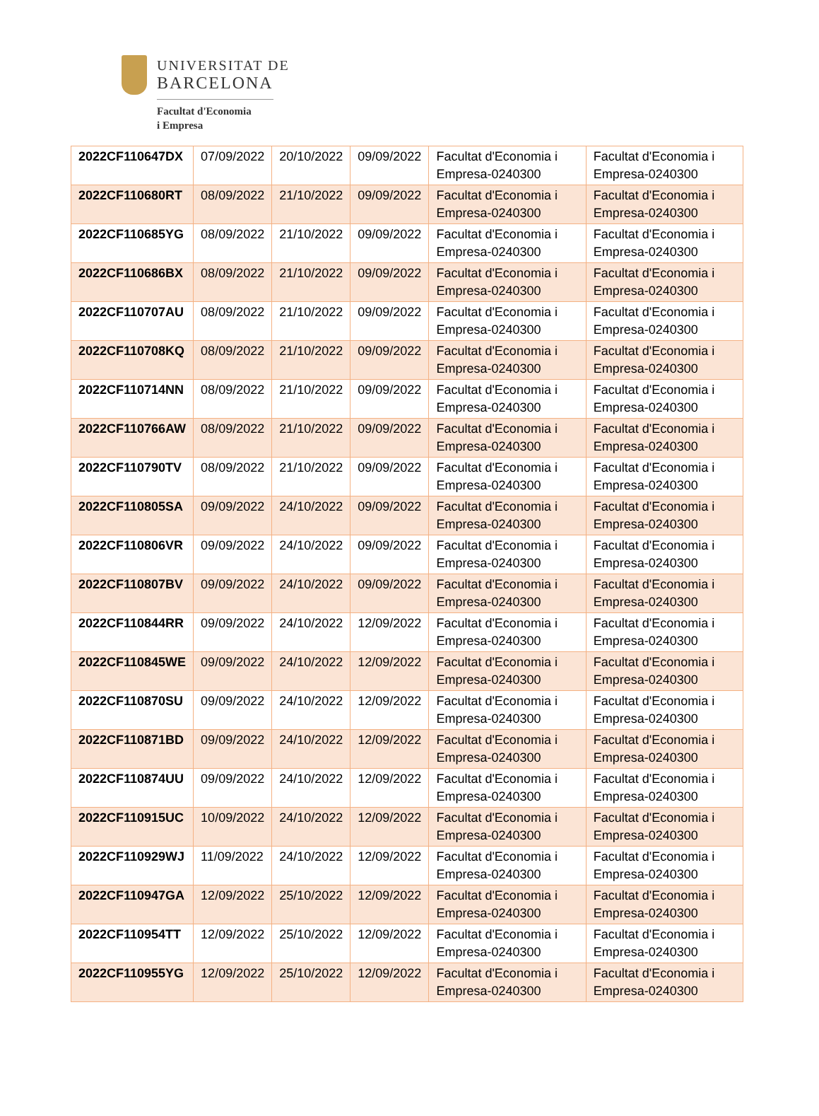UNIVERSITAT DE
BARCELONA
Facultat d'Economia
i Empresa
| 2022CF110647DX | 07/09/2022 | 20/10/2022 | 09/09/2022 | Facultat d'Economia i Empresa-0240300 | Facultat d'Economia i Empresa-0240300 |
| 2022CF110680RT | 08/09/2022 | 21/10/2022 | 09/09/2022 | Facultat d'Economia i Empresa-0240300 | Facultat d'Economia i Empresa-0240300 |
| 2022CF110685YG | 08/09/2022 | 21/10/2022 | 09/09/2022 | Facultat d'Economia i Empresa-0240300 | Facultat d'Economia i Empresa-0240300 |
| 2022CF110686BX | 08/09/2022 | 21/10/2022 | 09/09/2022 | Facultat d'Economia i Empresa-0240300 | Facultat d'Economia i Empresa-0240300 |
| 2022CF110707AU | 08/09/2022 | 21/10/2022 | 09/09/2022 | Facultat d'Economia i Empresa-0240300 | Facultat d'Economia i Empresa-0240300 |
| 2022CF110708KQ | 08/09/2022 | 21/10/2022 | 09/09/2022 | Facultat d'Economia i Empresa-0240300 | Facultat d'Economia i Empresa-0240300 |
| 2022CF110714NN | 08/09/2022 | 21/10/2022 | 09/09/2022 | Facultat d'Economia i Empresa-0240300 | Facultat d'Economia i Empresa-0240300 |
| 2022CF110766AW | 08/09/2022 | 21/10/2022 | 09/09/2022 | Facultat d'Economia i Empresa-0240300 | Facultat d'Economia i Empresa-0240300 |
| 2022CF110790TV | 08/09/2022 | 21/10/2022 | 09/09/2022 | Facultat d'Economia i Empresa-0240300 | Facultat d'Economia i Empresa-0240300 |
| 2022CF110805SA | 09/09/2022 | 24/10/2022 | 09/09/2022 | Facultat d'Economia i Empresa-0240300 | Facultat d'Economia i Empresa-0240300 |
| 2022CF110806VR | 09/09/2022 | 24/10/2022 | 09/09/2022 | Facultat d'Economia i Empresa-0240300 | Facultat d'Economia i Empresa-0240300 |
| 2022CF110807BV | 09/09/2022 | 24/10/2022 | 09/09/2022 | Facultat d'Economia i Empresa-0240300 | Facultat d'Economia i Empresa-0240300 |
| 2022CF110844RR | 09/09/2022 | 24/10/2022 | 12/09/2022 | Facultat d'Economia i Empresa-0240300 | Facultat d'Economia i Empresa-0240300 |
| 2022CF110845WE | 09/09/2022 | 24/10/2022 | 12/09/2022 | Facultat d'Economia i Empresa-0240300 | Facultat d'Economia i Empresa-0240300 |
| 2022CF110870SU | 09/09/2022 | 24/10/2022 | 12/09/2022 | Facultat d'Economia i Empresa-0240300 | Facultat d'Economia i Empresa-0240300 |
| 2022CF110871BD | 09/09/2022 | 24/10/2022 | 12/09/2022 | Facultat d'Economia i Empresa-0240300 | Facultat d'Economia i Empresa-0240300 |
| 2022CF110874UU | 09/09/2022 | 24/10/2022 | 12/09/2022 | Facultat d'Economia i Empresa-0240300 | Facultat d'Economia i Empresa-0240300 |
| 2022CF110915UC | 10/09/2022 | 24/10/2022 | 12/09/2022 | Facultat d'Economia i Empresa-0240300 | Facultat d'Economia i Empresa-0240300 |
| 2022CF110929WJ | 11/09/2022 | 24/10/2022 | 12/09/2022 | Facultat d'Economia i Empresa-0240300 | Facultat d'Economia i Empresa-0240300 |
| 2022CF110947GA | 12/09/2022 | 25/10/2022 | 12/09/2022 | Facultat d'Economia i Empresa-0240300 | Facultat d'Economia i Empresa-0240300 |
| 2022CF110954TT | 12/09/2022 | 25/10/2022 | 12/09/2022 | Facultat d'Economia i Empresa-0240300 | Facultat d'Economia i Empresa-0240300 |
| 2022CF110955YG | 12/09/2022 | 25/10/2022 | 12/09/2022 | Facultat d'Economia i Empresa-0240300 | Facultat d'Economia i Empresa-0240300 |